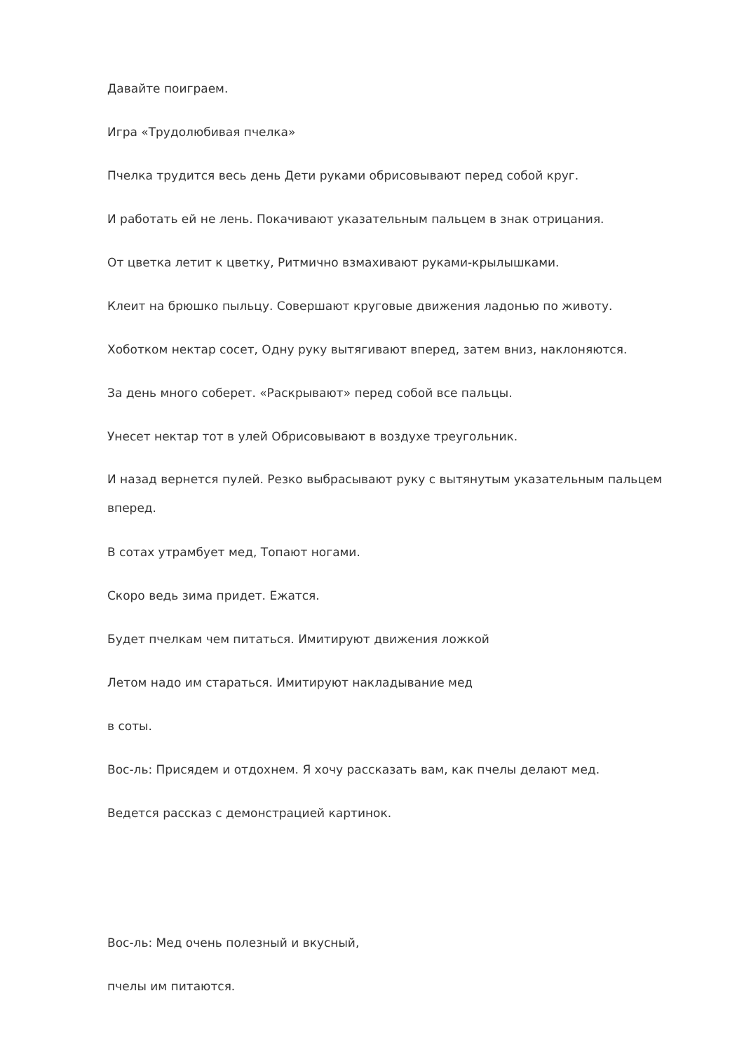Давайте поиграем.
Игра «Трудолюбивая пчелка»
Пчелка трудится весь день Дети руками обрисовывают перед собой круг.
И работать ей не лень. Покачивают указательным пальцем в знак отрицания.
От цветка летит к цветку, Ритмично взмахивают руками-крылышками.
Клеит на брюшко пыльцу. Совершают круговые движения ладонью по животу.
Хоботком нектар сосет, Одну руку вытягивают вперед, затем вниз, наклоняются.
За день много соберет. «Раскрывают» перед собой все пальцы.
Унесет нектар тот в улей Обрисовывают в воздухе треугольник.
И назад вернется пулей. Резко выбрасывают руку с вытянутым указательным пальцем вперед.
В сотах утрамбует мед, Топают ногами.
Скоро ведь зима придет. Ежатся.
Будет пчелкам чем питаться. Имитируют движения ложкой
Летом надо им стараться. Имитируют накладывание мед
в соты.
Вос-ль: Присядем и отдохнем. Я хочу рассказать вам, как пчелы делают мед.
Ведется рассказ с демонстрацией картинок.
Вос-ль: Мед очень полезный и вкусный,
пчелы им питаются.